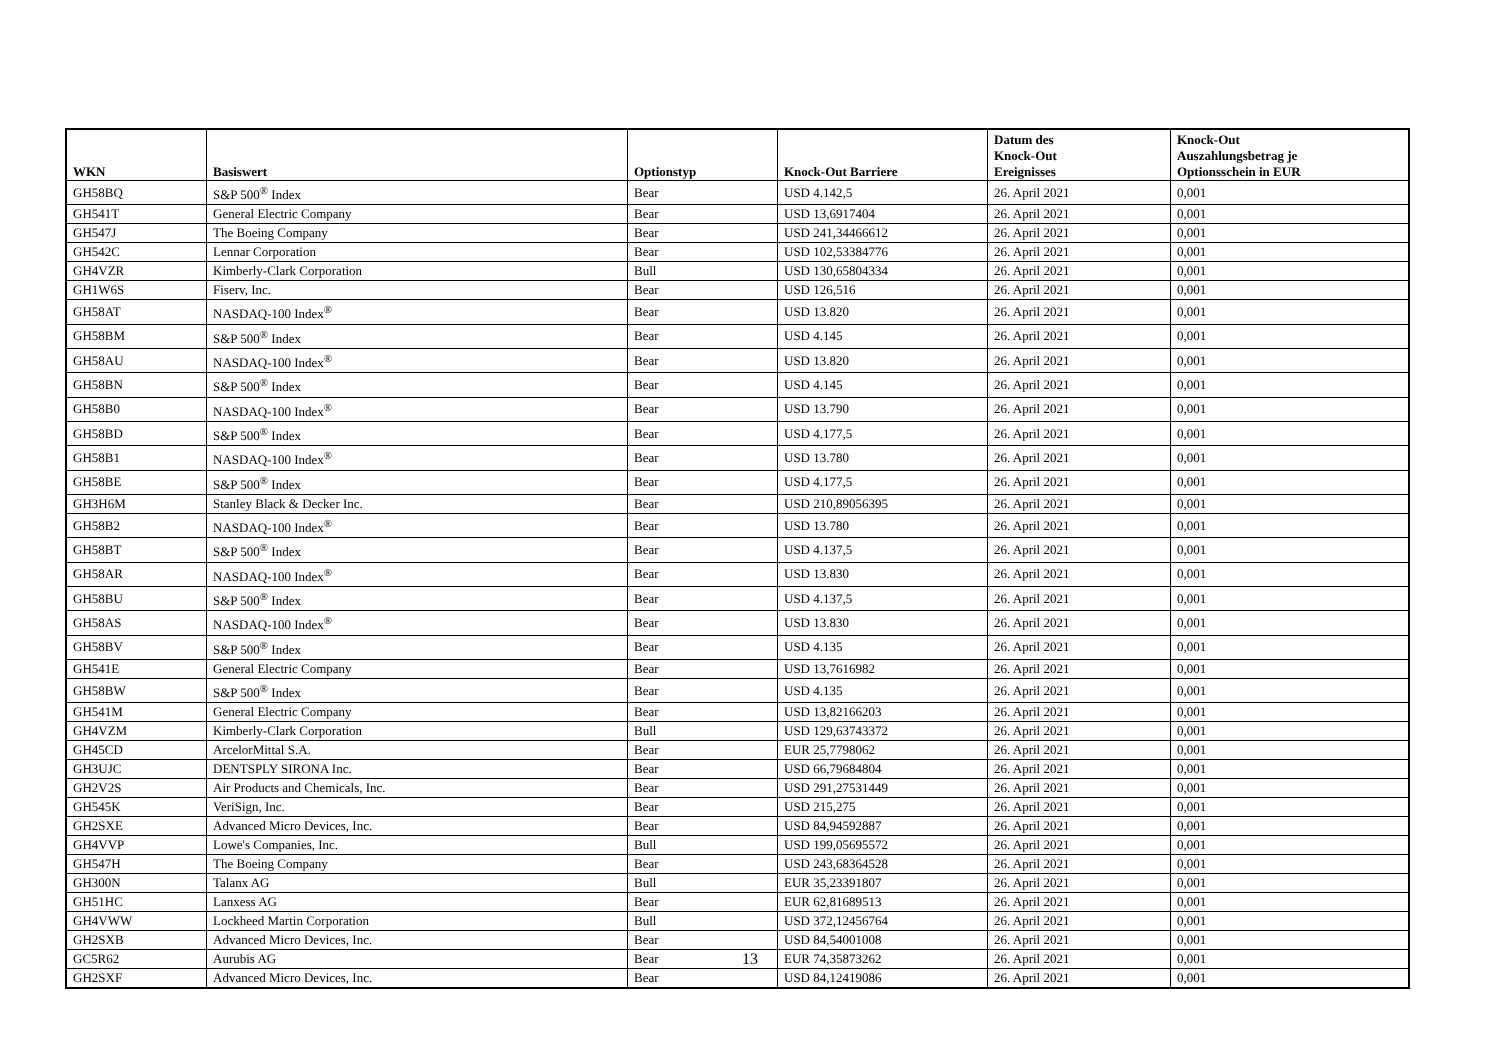| WKN | Basiswert | Optionstyp | Knock-Out Barriere | Datum des Knock-Out Ereignisses | Knock-Out Auszahlungsbetrag je Optionsschein in EUR |
| --- | --- | --- | --- | --- | --- |
| GH58BQ | S&P 500<sup>®</sup> Index | Bear | USD 4.142,5 | 26. April 2021 | 0,001 |
| GH541T | General Electric Company | Bear | USD 13,6917404 | 26. April 2021 | 0,001 |
| GH547J | The Boeing Company | Bear | USD 241,34466612 | 26. April 2021 | 0,001 |
| GH542C | Lennar Corporation | Bear | USD 102,53384776 | 26. April 2021 | 0,001 |
| GH4VZR | Kimberly-Clark Corporation | Bull | USD 130,65804334 | 26. April 2021 | 0,001 |
| GH1W6S | Fiserv, Inc. | Bear | USD 126,516 | 26. April 2021 | 0,001 |
| GH58AT | NASDAQ-100 Index<sup>®</sup> | Bear | USD 13.820 | 26. April 2021 | 0,001 |
| GH58BM | S&P 500<sup>®</sup> Index | Bear | USD 4.145 | 26. April 2021 | 0,001 |
| GH58AU | NASDAQ-100 Index<sup>®</sup> | Bear | USD 13.820 | 26. April 2021 | 0,001 |
| GH58BN | S&P 500<sup>®</sup> Index | Bear | USD 4.145 | 26. April 2021 | 0,001 |
| GH58B0 | NASDAQ-100 Index<sup>®</sup> | Bear | USD 13.790 | 26. April 2021 | 0,001 |
| GH58BD | S&P 500<sup>®</sup> Index | Bear | USD 4.177,5 | 26. April 2021 | 0,001 |
| GH58B1 | NASDAQ-100 Index<sup>®</sup> | Bear | USD 13.780 | 26. April 2021 | 0,001 |
| GH58BE | S&P 500<sup>®</sup> Index | Bear | USD 4.177,5 | 26. April 2021 | 0,001 |
| GH3H6M | Stanley Black & Decker Inc. | Bear | USD 210,89056395 | 26. April 2021 | 0,001 |
| GH58B2 | NASDAQ-100 Index<sup>®</sup> | Bear | USD 13.780 | 26. April 2021 | 0,001 |
| GH58BT | S&P 500<sup>®</sup> Index | Bear | USD 4.137,5 | 26. April 2021 | 0,001 |
| GH58AR | NASDAQ-100 Index<sup>®</sup> | Bear | USD 13.830 | 26. April 2021 | 0,001 |
| GH58BU | S&P 500<sup>®</sup> Index | Bear | USD 4.137,5 | 26. April 2021 | 0,001 |
| GH58AS | NASDAQ-100 Index<sup>®</sup> | Bear | USD 13.830 | 26. April 2021 | 0,001 |
| GH58BV | S&P 500<sup>®</sup> Index | Bear | USD 4.135 | 26. April 2021 | 0,001 |
| GH541E | General Electric Company | Bear | USD 13,7616982 | 26. April 2021 | 0,001 |
| GH58BW | S&P 500<sup>®</sup> Index | Bear | USD 4.135 | 26. April 2021 | 0,001 |
| GH541M | General Electric Company | Bear | USD 13,82166203 | 26. April 2021 | 0,001 |
| GH4VZM | Kimberly-Clark Corporation | Bull | USD 129,63743372 | 26. April 2021 | 0,001 |
| GH45CD | ArcelorMittal S.A. | Bear | EUR 25,7798062 | 26. April 2021 | 0,001 |
| GH3UJC | DENTSPLY SIRONA Inc. | Bear | USD 66,79684804 | 26. April 2021 | 0,001 |
| GH2V2S | Air Products and Chemicals, Inc. | Bear | USD 291,27531449 | 26. April 2021 | 0,001 |
| GH545K | VeriSign, Inc. | Bear | USD 215,275 | 26. April 2021 | 0,001 |
| GH2SXE | Advanced Micro Devices, Inc. | Bear | USD 84,94592887 | 26. April 2021 | 0,001 |
| GH4VVP | Lowe's Companies, Inc. | Bull | USD 199,05695572 | 26. April 2021 | 0,001 |
| GH547H | The Boeing Company | Bear | USD 243,68364528 | 26. April 2021 | 0,001 |
| GH300N | Talanx AG | Bull | EUR 35,23391807 | 26. April 2021 | 0,001 |
| GH51HC | Lanxess AG | Bear | EUR 62,81689513 | 26. April 2021 | 0,001 |
| GH4VWW | Lockheed Martin Corporation | Bull | USD 372,12456764 | 26. April 2021 | 0,001 |
| GH2SXB | Advanced Micro Devices, Inc. | Bear | USD 84,54001008 | 26. April 2021 | 0,001 |
| GC5R62 | Aurubis AG | Bear | EUR 74,35873262 | 26. April 2021 | 0,001 |
| GH2SXF | Advanced Micro Devices, Inc. | Bear | USD 84,12419086 | 26. April 2021 | 0,001 |
13